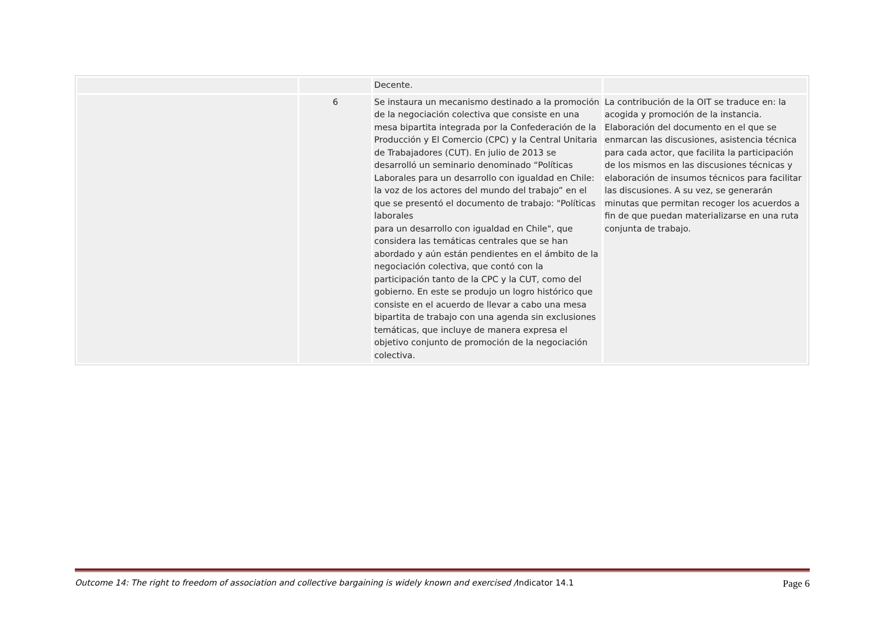| | | Decente. | |
| | 6 | Se instaura un mecanismo destinado a la promoción de la negociación colectiva que consiste en una mesa bipartita integrada por la Confederación de la Producción y El Comercio (CPC) y la Central Unitaria de Trabajadores (CUT). En julio de 2013 se desarrolló un seminario denominado “Políticas Laborales para un desarrollo con igualdad en Chile: la voz de los actores del mundo del trabajo” en el que se presentó el documento de trabajo: "Políticas laborales para un desarrollo con igualdad en Chile", que considera las temáticas centrales que se han abordado y aún están pendientes en el ámbito de la negociación colectiva, que contó con la participación tanto de la CPC y la CUT, como del gobierno. En este se produjo un logro histórico que consiste en el acuerdo de llevar a cabo una mesa bipartita de trabajo con una agenda sin exclusiones temáticas, que incluye de manera expresa el objetivo conjunto de promoción de la negociación colectiva. | La contribución de la OIT se traduce en: la acogida y promoción de la instancia. Elaboración del documento en el que se enmarcan las discusiones, asistencia técnica para cada actor, que facilita la participación de los mismos en las discusiones técnicas y elaboración de insumos técnicos para facilitar las discusiones. A su vez, se generarán minutas que permitan recoger los acuerdos a fin de que puedan materializarse en una ruta conjunta de trabajo. |
Outcome 14: The right to freedom of association and collective bargaining is widely known and exercised /Indicator 14.1 Page 6